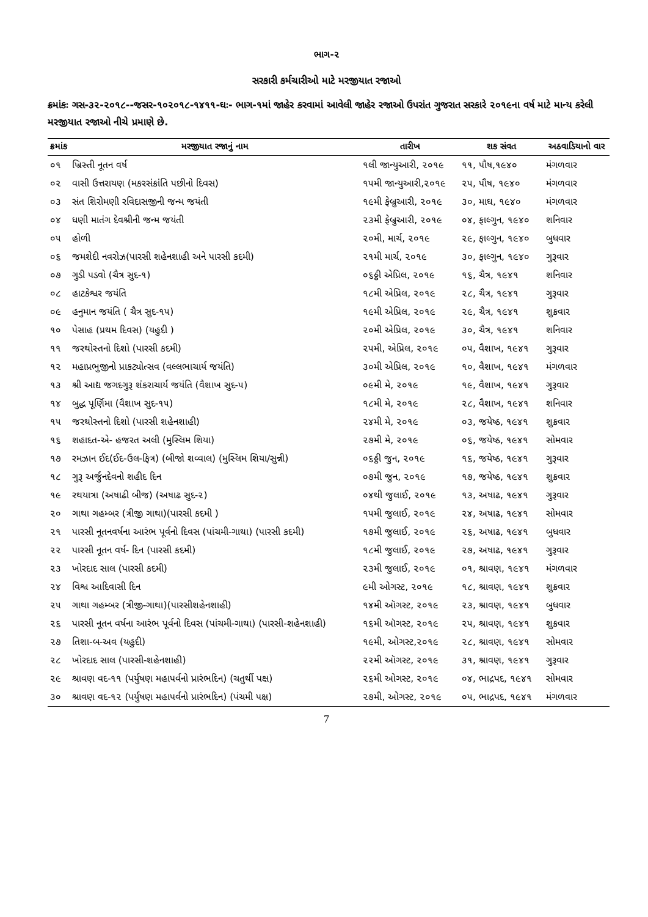ભાગ-૨
સરકારી કર્મચારીઓ માટે મરજીયાત રજાઓ
ક્રમાંકઃ ગસ-૩૨-૨૦૧૮--જસર-૧૦૨૦૧૮-૧૪૧૧-ઘઃ- ભાગ-૧માં જાહેર કરવામાં આવેલી જાહેર રજાઓ ઉપરાંત ગુજરાત સરકારે ૨૦૧૯ના વર્ષ માટે માન્ય કરેલી મરજીયાત રજાઓ નીચે પ્રમાણે છે.
| ક્રમાંક | મરજીયાત રજાનું નામ | તારીખ | શક સંવત | અઠવાડિયાનો વાર |
| --- | --- | --- | --- | --- |
| ૦૧ | ખ્રિસ્તી નૂતન વર્ષ | ૧લી જાન્યુઆરી, ૨૦૧૯ | ૧૧, પૌષ,૧૯૪૦ | મંગળવાર |
| ૦૨ | વાસી ઉત્તરાયણ (મકરસંક્રાંતિ પછીનો દિવસ) | ૧૫મી જાન્યુઆરી,૨૦૧૯ | ૨૫, પૌષ, ૧૯૪૦ | મંગળવાર |
| ૦૩ | સંત શિરોમણી રવિદાસજીની જન્મ જયંતી | ૧૯મી ફેબ્રુઆરી, ૨૦૧૯ | ૩૦, માઘ, ૧૯૪૦ | મંગળવાર |
| ૦૪ | ધણી માતંગ દેવશ્રીની જન્મ જયંતી | ૨૩મી ફેબ્રુઆરી, ૨૦૧૯ | ૦૪, ફાલ્ગુન, ૧૯૪૦ | શનિવાર |
| ૦૫ | હોળી | ૨૦મી, માર્ચ, ૨૦૧૯ | ૨૯, ફાલ્ગુન, ૧૯૪૦ | બુધવાર |
| ૦૬ | જમશેદી નવરોઝ(પારસી શહેનશાહી અને પારસી કદમી) | ૨૧મી માર્ચ, ૨૦૧૯ | ૩૦, ફાલ્ગુન, ૧૯૪૦ | ગુરૂવાર |
| ૦૭ | ગુડી પડવો (ચૈત્ર સુદ-૧) | ૦૬ઠ્ઠી એપ્રિલ, ૨૦૧૯ | ૧૬, ચૈત્ર, ૧૯૪૧ | શનિવાર |
| ૦૮ | હાટકેશ્વર જયંતિ | ૧૮મી એપ્રિલ, ૨૦૧૯ | ૨૮, ચૈત્ર, ૧૯૪૧ | ગુરૂવાર |
| ૦૯ | હનુમાન જયંતિ ( ચૈત્ર સુદ-૧૫) | ૧૯મી એપ્રિલ, ૨૦૧૯ | ૨૯, ચૈત્ર, ૧૯૪૧ | શુક્રવાર |
| ૧૦ | પેસાહ (પ્રથમ દિવસ) (યહુદી ) | ૨૦મી એપ્રિલ, ૨૦૧૯ | ૩૦, ચૈત્ર, ૧૯૪૧ | શનિવાર |
| ૧૧ | જરથોસ્તનો દિશો (પારસી કદમી) | ૨૫મી, એપ્રિલ, ૨૦૧૯ | ૦૫, વૈશાખ, ૧૯૪૧ | ગુરૂવાર |
| ૧૨ | મહાપ્રભુજીનો પ્રાકટ્યોત્સવ (વલ્લભાચાર્ય જયંતિ) | ૩૦મી એપ્રિલ, ૨૦૧૯ | ૧૦, વૈશાખ, ૧૯૪૧ | મંગળવાર |
| ૧૩ | શ્રી આદ્ય જગદગુરૂ શંકરાચાર્ય જયંતિ (વૈશાખ સુદ-૫) | ૦૯મી મે, ૨૦૧૯ | ૧૯, વૈશાખ, ૧૯૪૧ | ગુરૂવાર |
| ૧૪ | બુદ્ધ પૂર્ણિમા (વૈશાખ સુદ-૧૫) | ૧૮મી મે, ૨૦૧૯ | ૨૮, વૈશાખ, ૧૯૪૧ | શનિવાર |
| ૧૫ | જરથોસ્તનો દિશો (પારસી શહેનશાહી) | ૨૪મી મે, ૨૦૧૯ | ૦૩, જયેષ્ઠ, ૧૯૪૧ | શુક્રવાર |
| ૧૬ | શહાદત-એ- હજરત અલી (મુસ્લિમ શિયા) | ૨૭મી મે, ૨૦૧૯ | ૦૬, જયેષ્ઠ, ૧૯૪૧ | સોમવાર |
| ૧૭ | રમઝાન ઈદ(ઈદ-ઉલ-ફિત્ર) (બીજો શવ્વાલ) (મુસ્લિમ શિયા/સુન્ની) | ૦૬ઠ્ઠી જુન, ૨૦૧૯ | ૧૬, જયેષ્ઠ, ૧૯૪૧ | ગુરૂવાર |
| ૧૮ | ગુરૂ અર્જુનદેવનો શહીદ દિન | ૦૭મી જુન, ૨૦૧૯ | ૧૭, જયેષ્ઠ, ૧૯૪૧ | શુક્રવાર |
| ૧૯ | રથયાત્રા (અષાઢી બીજ) (અષાઢ સુદ-૨) | ૦૪થી જુલાઈ, ૨૦૧૯ | ૧૩, અષાઢ, ૧૯૪૧ | ગુરૂવાર |
| ૨૦ | ગાથા ગહમ્બર (ત્રીજી ગાથા)(પારસી કદમી ) | ૧૫મી જુલાઈ, ૨૦૧૯ | ૨૪, અષાઢ, ૧૯૪૧ | સોમવાર |
| ૨૧ | પારસી નૂતનવર્ષના આરંભ પૂર્વનો દિવસ (પાંચમી-ગાથા) (પારસી કદમી) | ૧૭મી જુલાઈ, ૨૦૧૯ | ૨૬, અષાઢ, ૧૯૪૧ | બુધવાર |
| ૨૨ | પારસી નૂતન વર્ષ- દિન (પારસી કદમી) | ૧૮મી જુલાઈ, ૨૦૧૯ | ૨૭, અષાઢ, ૧૯૪૧ | ગુરૂવાર |
| ૨૩ | ખોરદાદ સાલ (પારસી કદમી) | ૨૩મી જુલાઈ, ૨૦૧૯ | ૦૧, શ્રાવણ, ૧૯૪૧ | મંગળવાર |
| ૨૪ | વિશ્વ આદિવાસી દિન | ૯મી ઓગસ્ટ, ૨૦૧૯ | ૧૮, શ્રાવણ, ૧૯૪૧ | શુક્રવાર |
| ૨૫ | ગાથા ગહમ્બર (ત્રીજી-ગાથા)(પારસીશહેનશાહી) | ૧૪મી ઑગસ્ટ, ૨૦૧૯ | ૨૩, શ્રાવણ, ૧૯૪૧ | બુધવાર |
| ૨૬ | પારસી નૂતન વર્ષના આરંભ પૂર્વનો દિવસ (પાંચમી-ગાથા) (પારસી-શહેનશાહી) | ૧૬મી ઑગસ્ટ, ૨૦૧૯ | ૨૫, શ્રાવણ, ૧૯૪૧ | શુક્રવાર |
| ૨૭ | તિશા-બ-અવ (યહુદી) | ૧૯મી, ઓગસ્ટ,૨૦૧૯ | ૨૮, શ્રાવણ, ૧૯૪૧ | સોમવાર |
| ૨૮ | ખોરદાદ સાલ (પારસી-શહેનશાહી) | ૨૨મી ઑગસ્ટ, ૨૦૧૯ | ૩૧, શ્રાવણ, ૧૯૪૧ | ગુરૂવાર |
| ૨૯ | શ્રાવણ વદ-૧૧ (પર્યુષણ મહાપર્વનો પ્રારંભદિન) (ચતુર્થી પક્ષ) | ૨૬મી ઓગસ્ટ, ૨૦૧૯ | ૦૪, ભાદ્રપદ, ૧૯૪૧ | સોમવાર |
| ૩૦ | શ્રાવણ વદ-૧૨ (પર્યુષણ મહાપર્વનો પ્રારંભદિન) (પંચમી પક્ષ) | ૨૭મી, ઓગસ્ટ, ૨૦૧૯ | ૦૫, ભાદ્રપદ, ૧૯૪૧ | મંગળવાર |
7